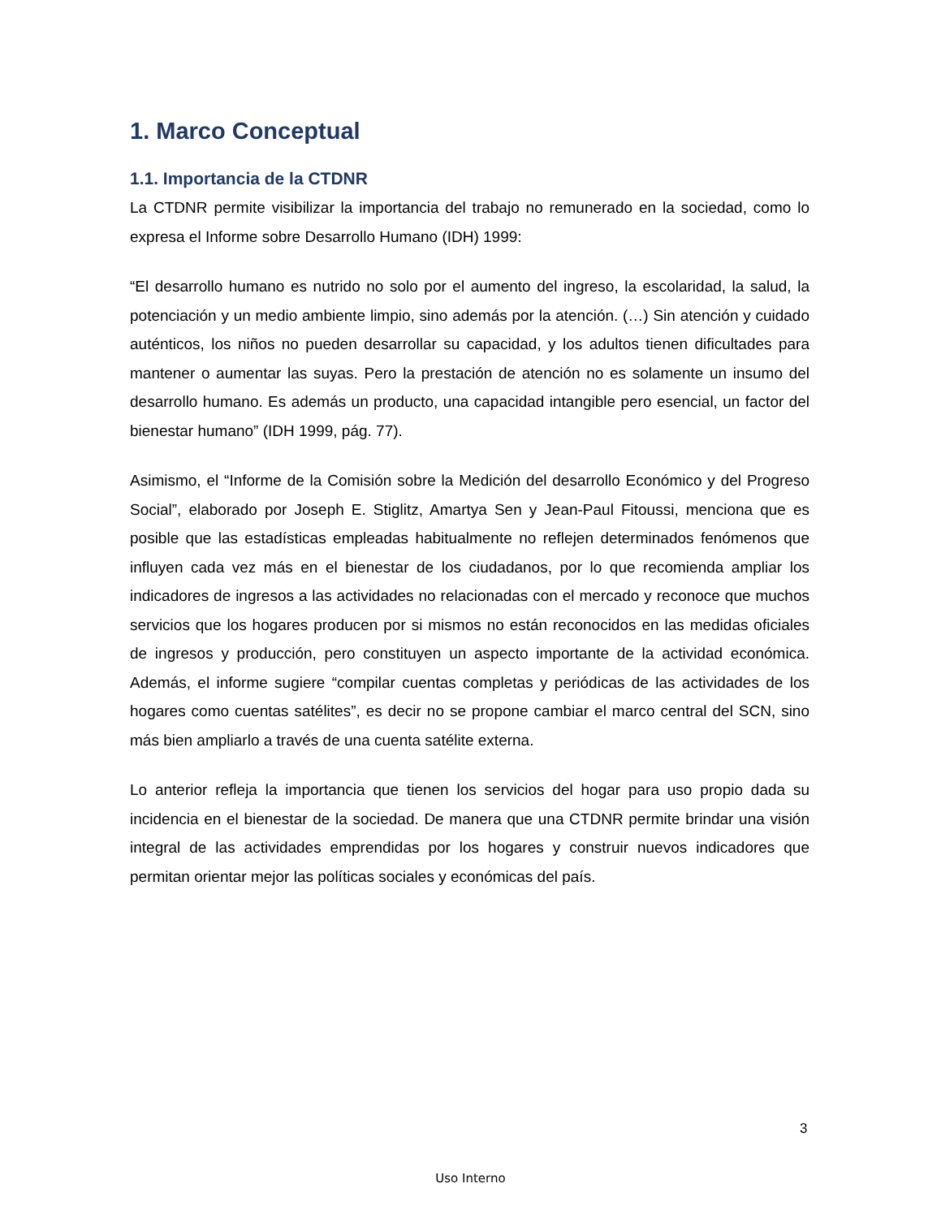1. Marco Conceptual
1.1. Importancia de la CTDNR
La CTDNR permite visibilizar la importancia del trabajo no remunerado en la sociedad, como lo expresa el Informe sobre Desarrollo Humano (IDH) 1999:
“El desarrollo humano es nutrido no solo por el aumento del ingreso, la escolaridad, la salud, la potenciación y un medio ambiente limpio, sino además por la atención. (…) Sin atención y cuidado auténticos, los niños no pueden desarrollar su capacidad, y los adultos tienen dificultades para mantener o aumentar las suyas. Pero la prestación de atención no es solamente un insumo del desarrollo humano. Es además un producto, una capacidad intangible pero esencial, un factor del bienestar humano” (IDH 1999, pág. 77).
Asimismo, el “Informe de la Comisión sobre la Medición del desarrollo Económico y del Progreso Social”, elaborado por Joseph E. Stiglitz, Amartya Sen y Jean-Paul Fitoussi, menciona que es posible que las estadísticas empleadas habitualmente no reflejen determinados fenómenos que influyen cada vez más en el bienestar de los ciudadanos, por lo que recomienda ampliar los indicadores de ingresos a las actividades no relacionadas con el mercado y reconoce que muchos servicios que los hogares producen por si mismos no están reconocidos en las medidas oficiales de ingresos y producción, pero constituyen un aspecto importante de la actividad económica. Además, el informe sugiere “compilar cuentas completas y periódicas de las actividades de los hogares como cuentas satélites”, es decir no se propone cambiar el marco central del SCN, sino más bien ampliarlo a través de una cuenta satélite externa.
Lo anterior refleja la importancia que tienen los servicios del hogar para uso propio dada su incidencia en el bienestar de la sociedad. De manera que una CTDNR permite brindar una visión integral de las actividades emprendidas por los hogares y construir nuevos indicadores que permitan orientar mejor las políticas sociales y económicas del país.
3
Uso Interno